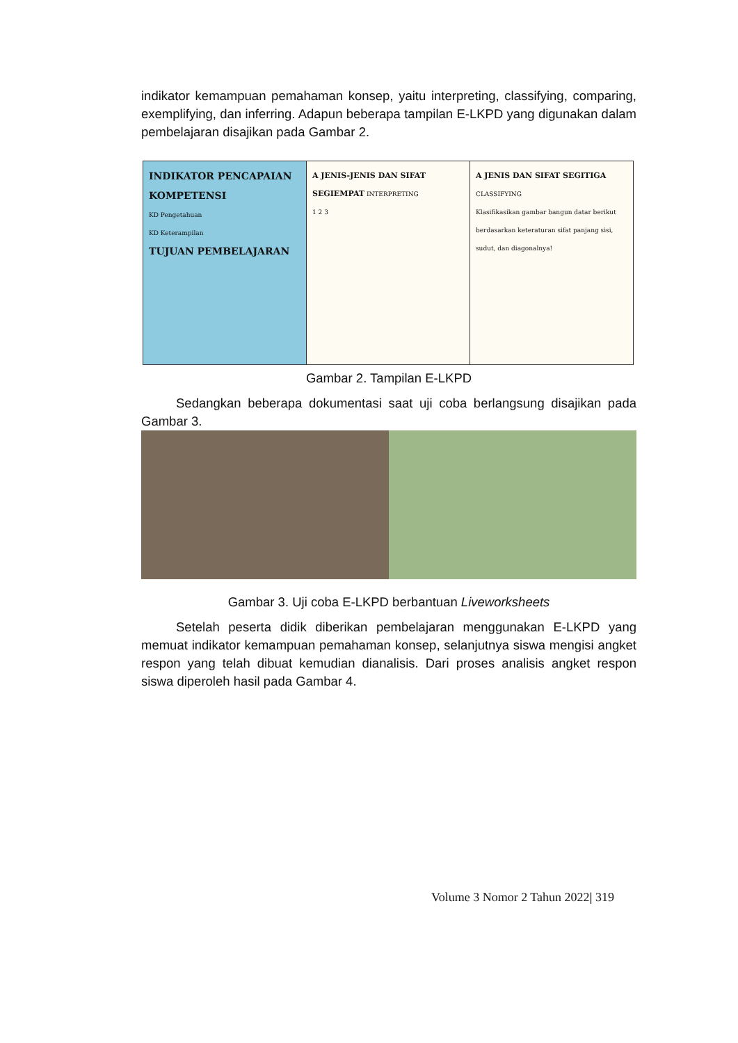indikator kemampuan pemahaman konsep, yaitu interpreting, classifying, comparing, exemplifying, dan inferring. Adapun beberapa tampilan E-LKPD yang digunakan dalam pembelajaran disajikan pada Gambar 2.
INDIKATOR PENCAPAIAN KOMPETENSI
KD Pengetahuan
KD Keterampilan
TUJUAN PEMBELAJARAN
A JENIS-JENIS DAN SIFAT SEGIEMPAT INTERPRETING
1 2 3
A JENIS DAN SIFAT SEGITIGA CLASSIFYING
Klasifikasikan gambar bangun datar berikut berdasarkan keteraturan sifat panjang sisi, sudut, dan diagonalnya!
Gambar 2. Tampilan E-LKPD
Sedangkan beberapa dokumentasi saat uji coba berlangsung disajikan pada Gambar 3.
Gambar 3. Uji coba E-LKPD berbantuan Liveworksheets
Setelah peserta didik diberikan pembelajaran menggunakan E-LKPD yang memuat indikator kemampuan pemahaman konsep, selanjutnya siswa mengisi angket respon yang telah dibuat kemudian dianalisis. Dari proses analisis angket respon siswa diperoleh hasil pada Gambar 4.
Volume 3 Nomor 2 Tahun 2022| 319